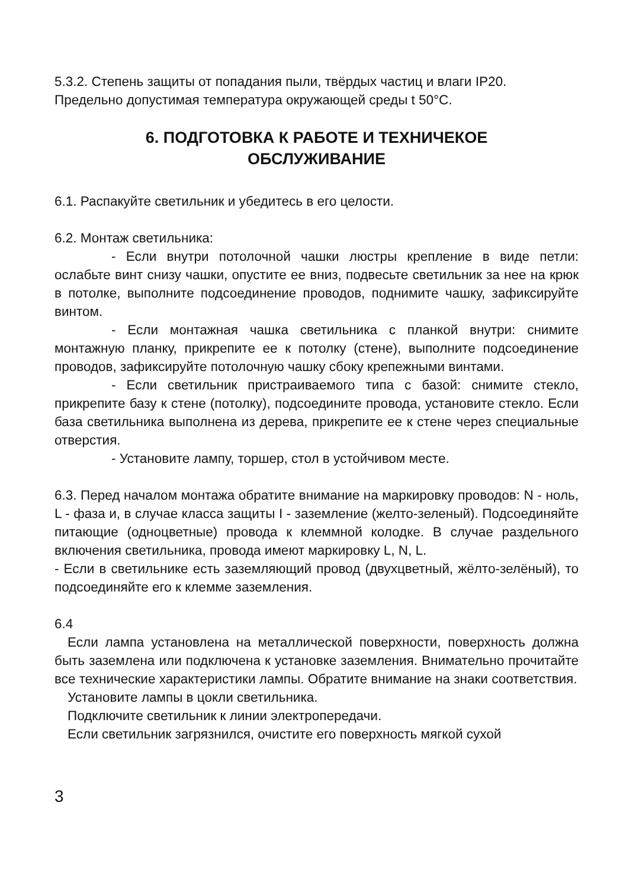5.3.2. Степень защиты от попадания пыли, твёрдых частиц и влаги IP20.
Предельно допустимая температура окружающей среды t 50°C.
6. ПОДГОТОВКА К РАБОТЕ И ТЕХНИЧЕКОЕ
ОБСЛУЖИВАНИЕ
6.1. Распакуйте светильник и убедитесь в его целости.
6.2. Монтаж светильника:
- Если внутри потолочной чашки люстры крепление в виде петли: ослабьте винт снизу чашки, опустите ее вниз, подвесьте светильник за нее на крюк в потолке, выполните подсоединение проводов, поднимите чашку, зафиксируйте винтом.
- Если монтажная чашка светильника с планкой внутри: снимите монтажную планку, прикрепите ее к потолку (стене), выполните подсоединение проводов, зафиксируйте потолочную чашку сбоку крепежными винтами.
- Если светильник пристраиваемого типа с базой: снимите стекло, прикрепите базу к стене (потолку), подсоедините провода, установите стекло. Если база светильника выполнена из дерева, прикрепите ее к стене через специальные отверстия.
- Установите лампу, торшер, стол в устойчивом месте.
6.3. Перед началом монтажа обратите внимание на маркировку проводов: N - ноль, L - фаза и, в случае класса защиты I - заземление (желто-зеленый). Подсоединяйте питающие (одноцветные) провода к клеммной колодке. В случае раздельного включения светильника, провода имеют маркировку L, N, L.
- Если в светильнике есть заземляющий провод (двухцветный, жёлто-зелёный), то подсоединяйте его к клемме заземления.
6.4
Если лампа установлена на металлической поверхности, поверхность должна быть заземлена или подключена к установке заземления. Внимательно прочитайте все технические характеристики лампы. Обратите внимание на знаки соответствия.
Установите лампы в цокли светильника.
Подключите светильник к линии электропередачи.
Если светильник загрязнился, очистите его поверхность мягкой сухой
3